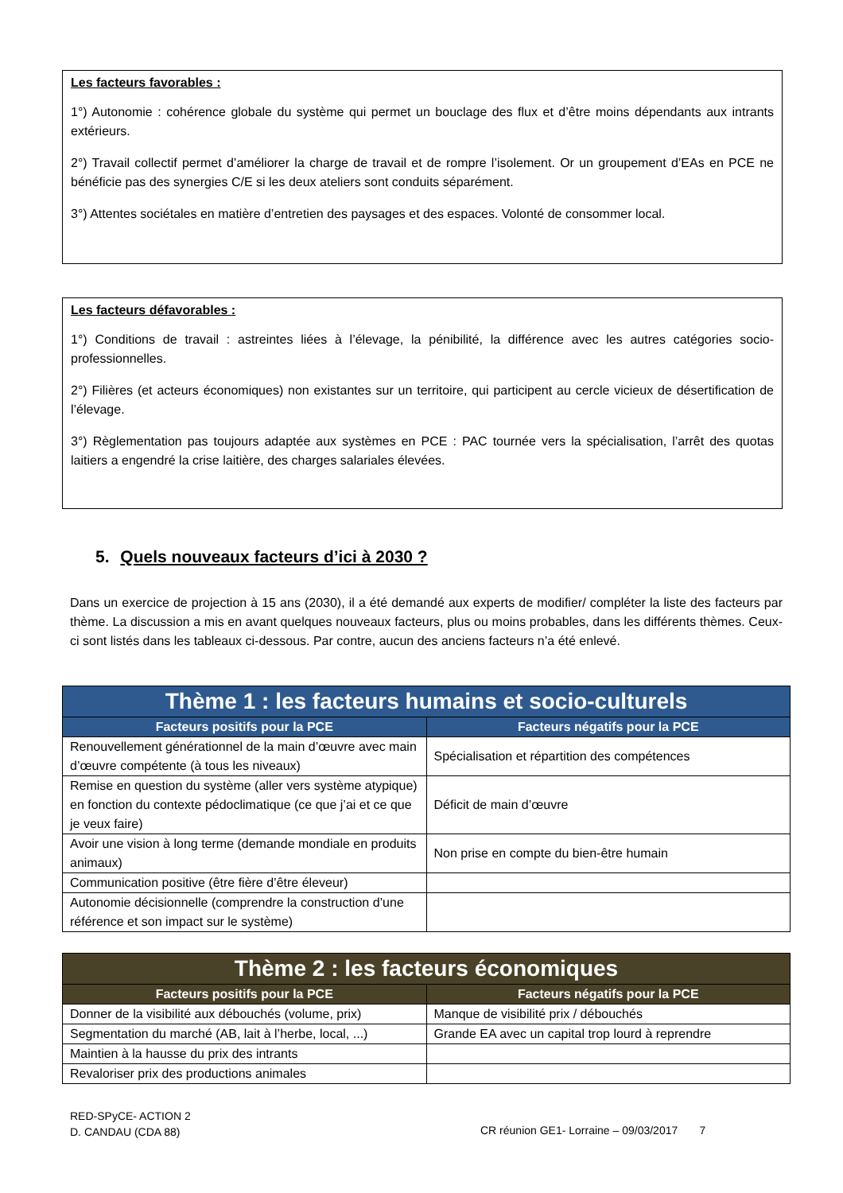Les facteurs favorables :
1°) Autonomie : cohérence globale du système qui permet un bouclage des flux et d’être moins dépendants aux intrants extérieurs.
2°) Travail collectif permet d’améliorer la charge de travail et de rompre l’isolement. Or un groupement d’EAs en PCE ne bénéficie pas des synergies C/E si les deux ateliers sont conduits séparément.
3°) Attentes sociétales en matière d’entretien des paysages et des espaces. Volonté de consommer local.
Les facteurs défavorables :
1°) Conditions de travail : astreintes liées à l’élevage, la pénibilité, la différence avec les autres catégories socio-professionnelles.
2°) Filières (et acteurs économiques) non existantes sur un territoire, qui participent au cercle vicieux de désertification de l’élevage.
3°) Règlementation pas toujours adaptée aux systèmes en PCE : PAC tournée vers la spécialisation, l’arrêt des quotas laitiers a engendré la crise laitière, des charges salariales élevées.
5. Quels nouveaux facteurs d’ici à 2030 ?
Dans un exercice de projection à 15 ans (2030), il a été demandé aux experts de modifier/ compléter la liste des facteurs par thème. La discussion a mis en avant quelques nouveaux facteurs, plus ou moins probables, dans les différents thèmes. Ceux-ci sont listés dans les tableaux ci-dessous. Par contre, aucun des anciens facteurs n’a été enlevé.
| Thème 1 : les facteurs humains et socio-culturels | |
| --- | --- |
| Facteurs positifs pour la PCE | Facteurs négatifs pour la PCE |
| Renouvellement générationnel de la main d’œuvre avec main d’œuvre compétente (à tous les niveaux) | Spécialisation et répartition des compétences |
| Remise en question du système (aller vers système atypique) en fonction du contexte pédoclimatique (ce que j’ai et ce que je veux faire) | Déficit de main d’œuvre |
| Avoir une vision à long terme (demande mondiale en produits animaux) | Non prise en compte du bien-être humain |
| Communication positive (être fière d’être éleveur) | |
| Autonomie décisionnelle (comprendre la construction d’une référence et son impact sur le système) | |
| Thème 2 : les facteurs économiques | |
| --- | --- |
| Facteurs positifs pour la PCE | Facteurs négatifs pour la PCE |
| Donner de la visibilité aux débouchés (volume, prix) | Manque de visibilité prix / débouchés |
| Segmentation du marché (AB, lait à l’herbe, local, ...) | Grande EA avec un capital trop lourd à reprendre |
| Maintien à la hausse du prix des intrants | |
| Revaloriser prix des productions animales | |
RED-SPyCE- ACTION 2
D. CANDAU (CDA 88)
CR réunion GE1- Lorraine – 09/03/2017 7